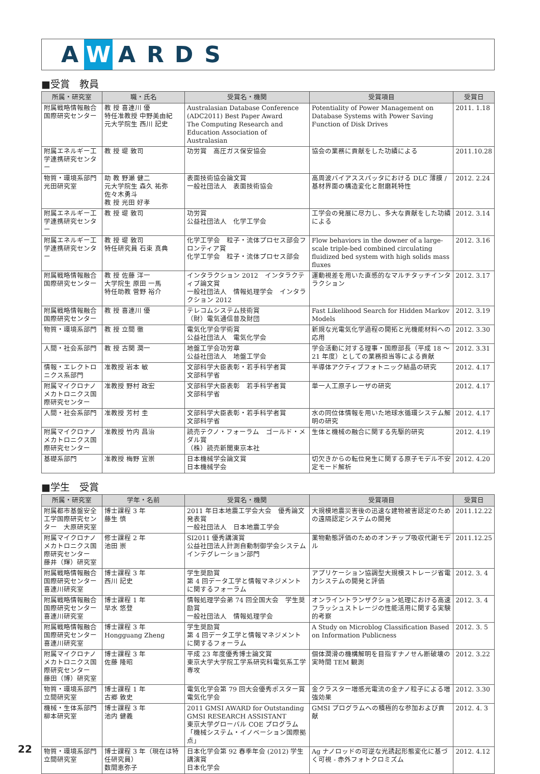A W ARDS
■受賞　教員
| 所属・研究室 | 職・氏名 | 受賞名・機関 | 受賞項目 | 受賞日 |
| --- | --- | --- | --- | --- |
| 附属戦略情報融合国際研究センター | 教 授 喜連川 優 特任准教授 中野美由紀 元大学院生 西川 記史 | Australasian Database Conference (ADC2011) Best Paper Award The Computing Research and Education Association of Australasian | Potentiality of Power Management on Database Systems with Power Saving Function of Disk Drives | 2011. 1.18 |
| 附属エネルギー工学連携研究センター | 教 授 堤 敦司 | 功労賞 高圧ガス保安協会 | 協会の業務に貢献をした功績による | 2011.10.28 |
| 物質・環境系部門 光田研究室 | 助 教 野瀬 健二 元大学院生 森久 祐弥 佐々木勇斗 教 授 光田 好孝 | 表面技術協会論文賞 一般社団法人 表面技術協会 | 高周波バイアススパッタにおける DLC 薄膜 / 基材界面の構造変化と耐磨耗特性 | 2012. 2.24 |
| 附属エネルギー工学連携研究センター | 教 授 堤 敦司 | 功労賞 公益社団法人 化学工学会 | 工学会の発展に尽力し、多大な貢献をした功績による | 2012. 3.14 |
| 附属エネルギー工学連携研究センター | 教 授 堤 敦司 特任研究員 石束 真典 | 化学工学会 粒子・流体プロセス部会フロンティア賞 化学工学会 粒子・流体プロセス部会 | Flow behaviors in the downer of a large-scale triple-bed combined circulating fluidized bed system with high solids mass fluxes | 2012. 3.16 |
| 附属戦略情報融合国際研究センター | 教 授 佐藤 洋一 大学院生 原田 一馬 特任助教 菅野 裕介 | インタラクション 2012 インタラクティブ論文賞 一般社団法人 情報処理学会 インタラクション 2012 | 運動視差を用いた直感的なマルチタッチインタラクション | 2012. 3.17 |
| 附属戦略情報融合国際研究センター | 教 授 喜連川 優 | テレコムシステム技術賞 （財）電気通信普及財団 | Fast Likelihood Search for Hidden Markov Models | 2012. 3.19 |
| 物質・環境系部門 | 教 授 立間 徹 | 電気化学会学術賞 公益社団法人 電気化学会 | 新規な光電気化学過程の開拓と光機能材料への応用 | 2012. 3.30 |
| 人間・社会系部門 | 教 授 古関 潤一 | 地盤工学会功労章 公益社団法人 地盤工学会 | 学会活動に対する理事・国際部長（平成 18 ～ 21 年度）としての業務担当等による貢献 | 2012. 3.31 |
| 情報・エレクトロニクス系部門 | 准教授 岩本 敏 | 文部科学大臣表彰・若手科学者賞 文部科学省 | 半導体アクティブフォトニック結晶の研究 | 2012. 4.17 |
| 附属マイクロナノメカトロニクス国際研究センター | 准教授 野村 政宏 | 文部科学大臣表彰 若手科学者賞 文部科学省 | 単一人工原子レーザの研究 | 2012. 4.17 |
| 人間・社会系部門 | 准教授 芳村 圭 | 文部科学大臣表彰・若手科学者賞 文部科学省 | 水の同位体情報を用いた地球水循環システム解明の研究 | 2012. 4.17 |
| 附属マイクロナノメカトロニクス国際研究センター | 准教授 竹内 昌治 | 読売テクノ・フォーラム ゴールド・メダル賞 （株）読売新聞東京本社 | 生体と機械の融合に関する先駆的研究 | 2012. 4.19 |
| 基礎系部門 | 准教授 梅野 宜崇 | 日本機械学会論文賞 日本機械学会 | 切欠きからの転位発生に関する原子モデル不安定モード解析 | 2012. 4.20 |
■学生　受賞
| 所属・研究室 | 学年・名前 | 受賞名・機関 | 受賞項目 | 受賞日 |
| --- | --- | --- | --- | --- |
| 附属都市基盤安全工学国際研究センター 大原研究室 | 博士課程 3 年 藤生 慎 | 2011 年日本地震工学会大会 優秀論文発表賞 一般社団法人 日本地震工学会 | 大規模地震災害後の迅速な建物被害認定のための遠隔認定システムの開発 | 2011.12.22 |
| 附属マイクロナノメカトロニクス国際研究センター 藤井（輝）研究室 | 修士課程 2 年 池田 崇 | SI2011 優秀講演賞 公益社団法人計測自動制御学会システムインテグレーション部門 | 薬物動態評価のためのオンチップ吸収代謝モデル | 2011.12.25 |
| 附属戦略情報融合国際研究センター 喜連川研究室 | 博士課程 3 年 西川 記史 | 学生奨励賞 第 4 回データ工学と情報マネジメントに関するフォーラム | アプリケーション協調型大規模ストレージ省電力システムの開発と評価 | 2012. 3. 4 |
| 附属戦略情報融合国際研究センター 喜連川研究室 | 博士課程 1 年 早水 悠登 | 情報処理学会弟 74 回全国大会 学生奨励賞 一般社団法人 情報処理学会 | オンライントランザクション処理における高速フラッシュストレージの性能活用に関する実験的考察 | 2012. 3. 4 |
| 附属戦略情報融合国際研究センター 喜連川研究室 | 博士課程 3 年 Hongguang Zheng | 学生奨励賞 第 4 回データ工学と情報マネジメントに関するフォーラム | A Study on Microblog Classification Based on Information Publicness | 2012. 3. 5 |
| 附属マイクロナノメカトロニクス国際研究センター 藤田（博）研究室 | 博士課程 3 年 佐藤 隆昭 | 平成 23 年度優秀博士論文賞 東京大学大学院工学系研究科電気系工学専攻 | 個体潤滑の機構解明を目指すナノせん断破壊の実時間 TEM 観測 | 2012. 3.22 |
| 物質・環境系部門 立間研究室 | 博士課程 1 年 古郷 敦史 | 電気化学会第 79 回大会優秀ポスター賞 電気化学会 | 金クラスター増感光電流の金ナノ粒子による増強効果 | 2012. 3.30 |
| 機械・生体系部門 柳本研究室 | 博士課程 3 年 池内 健義 | 2011 GMSI AWARD for Outstanding GMSI RESEARCH ASSISTANT 東京大学グローバル COE プログラム「機械システム・イノベーション国際拠点」 | GMSI プログラムへの積極的な参加および貢献 | 2012. 4. 3 |
| 物質・環境系部門 立間研究室 | 博士課程 3 年（現在は特任研究員） 数間恵弥子 | 日本化学会第 92 春季年会 (2012) 学生講演賞 日本化学会 | Ag ナノロッドの可逆な光誘起形態変化に基づく可視 - 赤外フォトクロミズム | 2012. 4.12 |
22